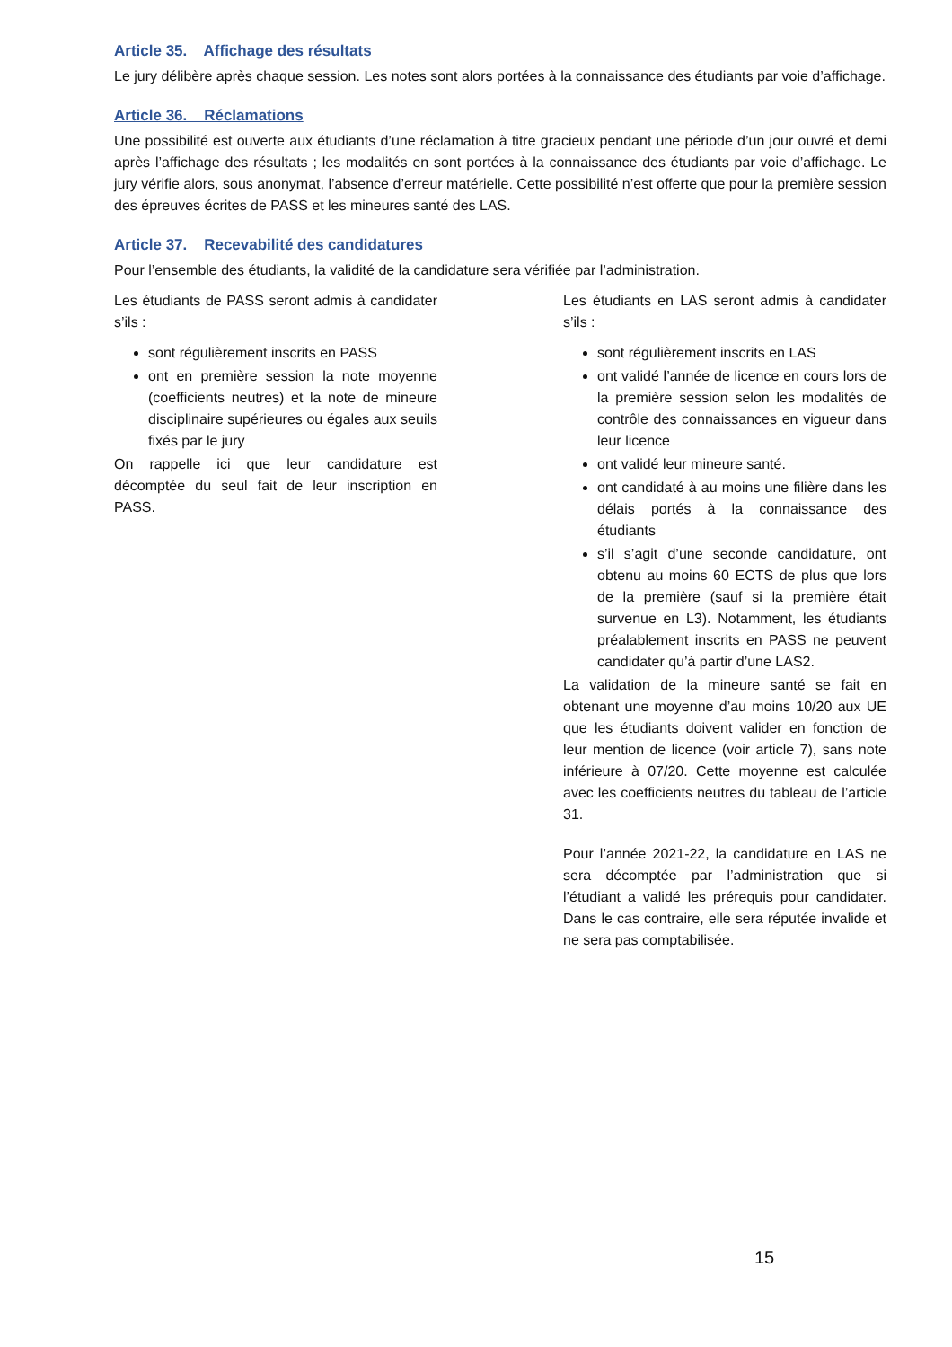Article 35. Affichage des résultats
Le jury délibère après chaque session. Les notes sont alors portées à la connaissance des étudiants par voie d’affichage.
Article 36. Réclamations
Une possibilité est ouverte aux étudiants d’une réclamation à titre gracieux pendant une période d’un jour ouvré et demi après l’affichage des résultats ; les modalités en sont portées à la connaissance des étudiants par voie d’affichage. Le jury vérifie alors, sous anonymat, l’absence d’erreur matérielle. Cette possibilité n’est offerte que pour la première session des épreuves écrites de PASS et les mineures santé des LAS.
Article 37. Recevabilité des candidatures
Pour l’ensemble des étudiants, la validité de la candidature sera vérifiée par l’administration.
Les étudiants de PASS seront admis à candidater s’ils :
sont régulièrement inscrits en PASS
ont en première session la note moyenne (coefficients neutres) et la note de mineure disciplinaire supérieures ou égales aux seuils fixés par le jury
On rappelle ici que leur candidature est décomptée du seul fait de leur inscription en PASS.
Les étudiants en LAS seront admis à candidater s’ils :
sont régulièrement inscrits en LAS
ont validé l’année de licence en cours lors de la première session selon les modalités de contrôle des connaissances en vigueur dans leur licence
ont validé leur mineure santé.
ont candidaté à au moins une filière dans les délais portés à la connaissance des étudiants
s’il s’agit d’une seconde candidature, ont obtenu au moins 60 ECTS de plus que lors de la première (sauf si la première était survenue en L3). Notamment, les étudiants préalablement inscrits en PASS ne peuvent candidater qu’à partir d’une LAS2.
La validation de la mineure santé se fait en obtenant une moyenne d’au moins 10/20 aux UE que les étudiants doivent valider en fonction de leur mention de licence (voir article 7), sans note inférieure à 07/20. Cette moyenne est calculée avec les coefficients neutres du tableau de l’article 31.
Pour l’année 2021-22, la candidature en LAS ne sera décomptée par l’administration que si l’étudiant a validé les prérequis pour candidater. Dans le cas contraire, elle sera réputée invalide et ne sera pas comptabilisée.
15